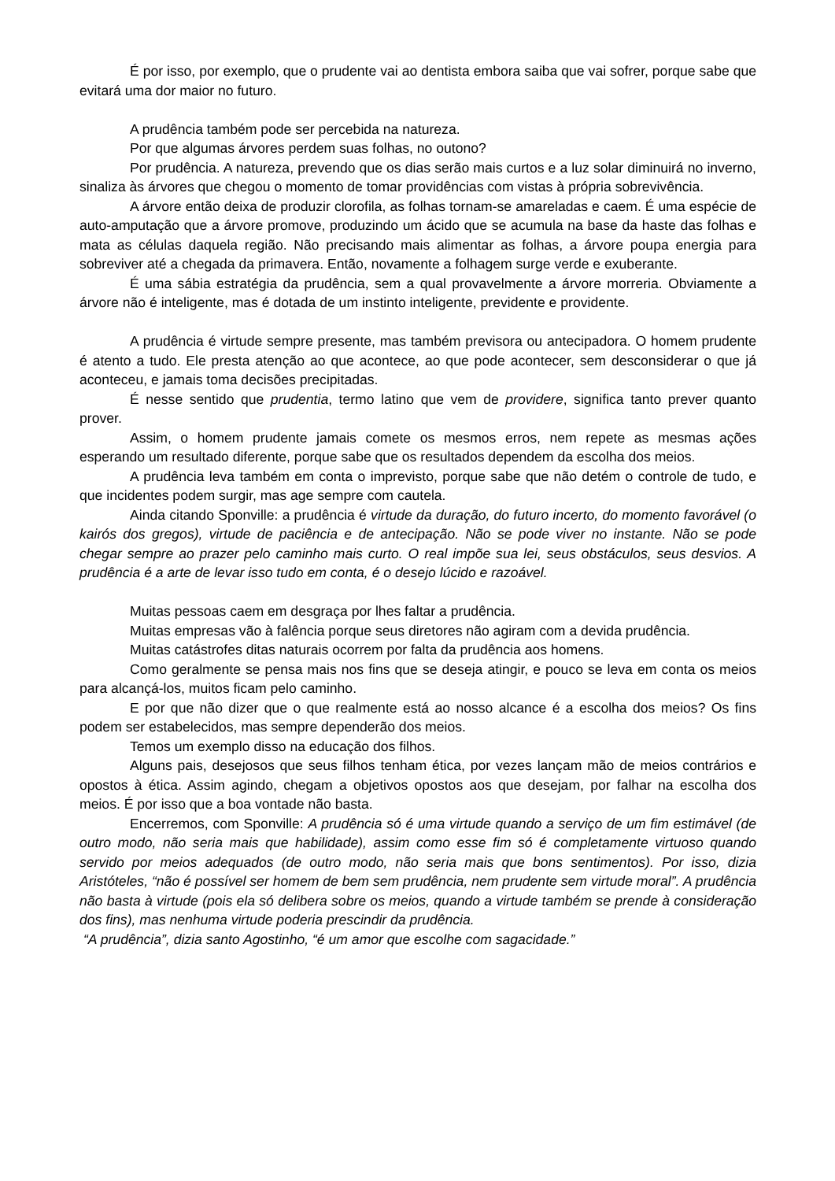É por isso, por exemplo, que o prudente vai ao dentista embora saiba que vai sofrer, porque sabe que evitará uma dor maior no futuro.
A prudência também pode ser percebida na natureza.
Por que algumas árvores perdem suas folhas, no outono?
Por prudência. A natureza, prevendo que os dias serão mais curtos e a luz solar diminuirá no inverno, sinaliza às árvores que chegou o momento de tomar providências com vistas à própria sobrevivência.
A árvore então deixa de produzir clorofila, as folhas tornam-se amareladas e caem. É uma espécie de auto-amputação que a árvore promove, produzindo um ácido que se acumula na base da haste das folhas e mata as células daquela região. Não precisando mais alimentar as folhas, a árvore poupa energia para sobreviver até a chegada da primavera. Então, novamente a folhagem surge verde e exuberante.
É uma sábia estratégia da prudência, sem a qual provavelmente a árvore morreria. Obviamente a árvore não é inteligente, mas é dotada de um instinto inteligente, previdente e providente.
A prudência é virtude sempre presente, mas também previsora ou antecipadora. O homem prudente é atento a tudo. Ele presta atenção ao que acontece, ao que pode acontecer, sem desconsiderar o que já aconteceu, e jamais toma decisões precipitadas.
É nesse sentido que prudentia, termo latino que vem de providere, significa tanto prever quanto prover.
Assim, o homem prudente jamais comete os mesmos erros, nem repete as mesmas ações esperando um resultado diferente, porque sabe que os resultados dependem da escolha dos meios.
A prudência leva também em conta o imprevisto, porque sabe que não detém o controle de tudo, e que incidentes podem surgir, mas age sempre com cautela.
Ainda citando Sponville: a prudência é virtude da duração, do futuro incerto, do momento favorável (o kairós dos gregos), virtude de paciência e de antecipação. Não se pode viver no instante. Não se pode chegar sempre ao prazer pelo caminho mais curto. O real impõe sua lei, seus obstáculos, seus desvios. A prudência é a arte de levar isso tudo em conta, é o desejo lúcido e razoável.
Muitas pessoas caem em desgraça por lhes faltar a prudência.
Muitas empresas vão à falência porque seus diretores não agiram com a devida prudência.
Muitas catástrofes ditas naturais ocorrem por falta da prudência aos homens.
Como geralmente se pensa mais nos fins que se deseja atingir, e pouco se leva em conta os meios para alcançá-los, muitos ficam pelo caminho.
E por que não dizer que o que realmente está ao nosso alcance é a escolha dos meios? Os fins podem ser estabelecidos, mas sempre dependerão dos meios.
Temos um exemplo disso na educação dos filhos.
Alguns pais, desejosos que seus filhos tenham ética, por vezes lançam mão de meios contrários e opostos à ética. Assim agindo, chegam a objetivos opostos aos que desejam, por falhar na escolha dos meios. É por isso que a boa vontade não basta.
Encerremos, com Sponville: A prudência só é uma virtude quando a serviço de um fim estimável (de outro modo, não seria mais que habilidade), assim como esse fim só é completamente virtuoso quando servido por meios adequados (de outro modo, não seria mais que bons sentimentos). Por isso, dizia Aristóteles, “não é possível ser homem de bem sem prudência, nem prudente sem virtude moral”. A prudência não basta à virtude (pois ela só delibera sobre os meios, quando a virtude também se prende à consideração dos fins), mas nenhuma virtude poderia prescindir da prudência.
“A prudência”, dizia santo Agostinho, “é um amor que escolhe com sagacidade.”